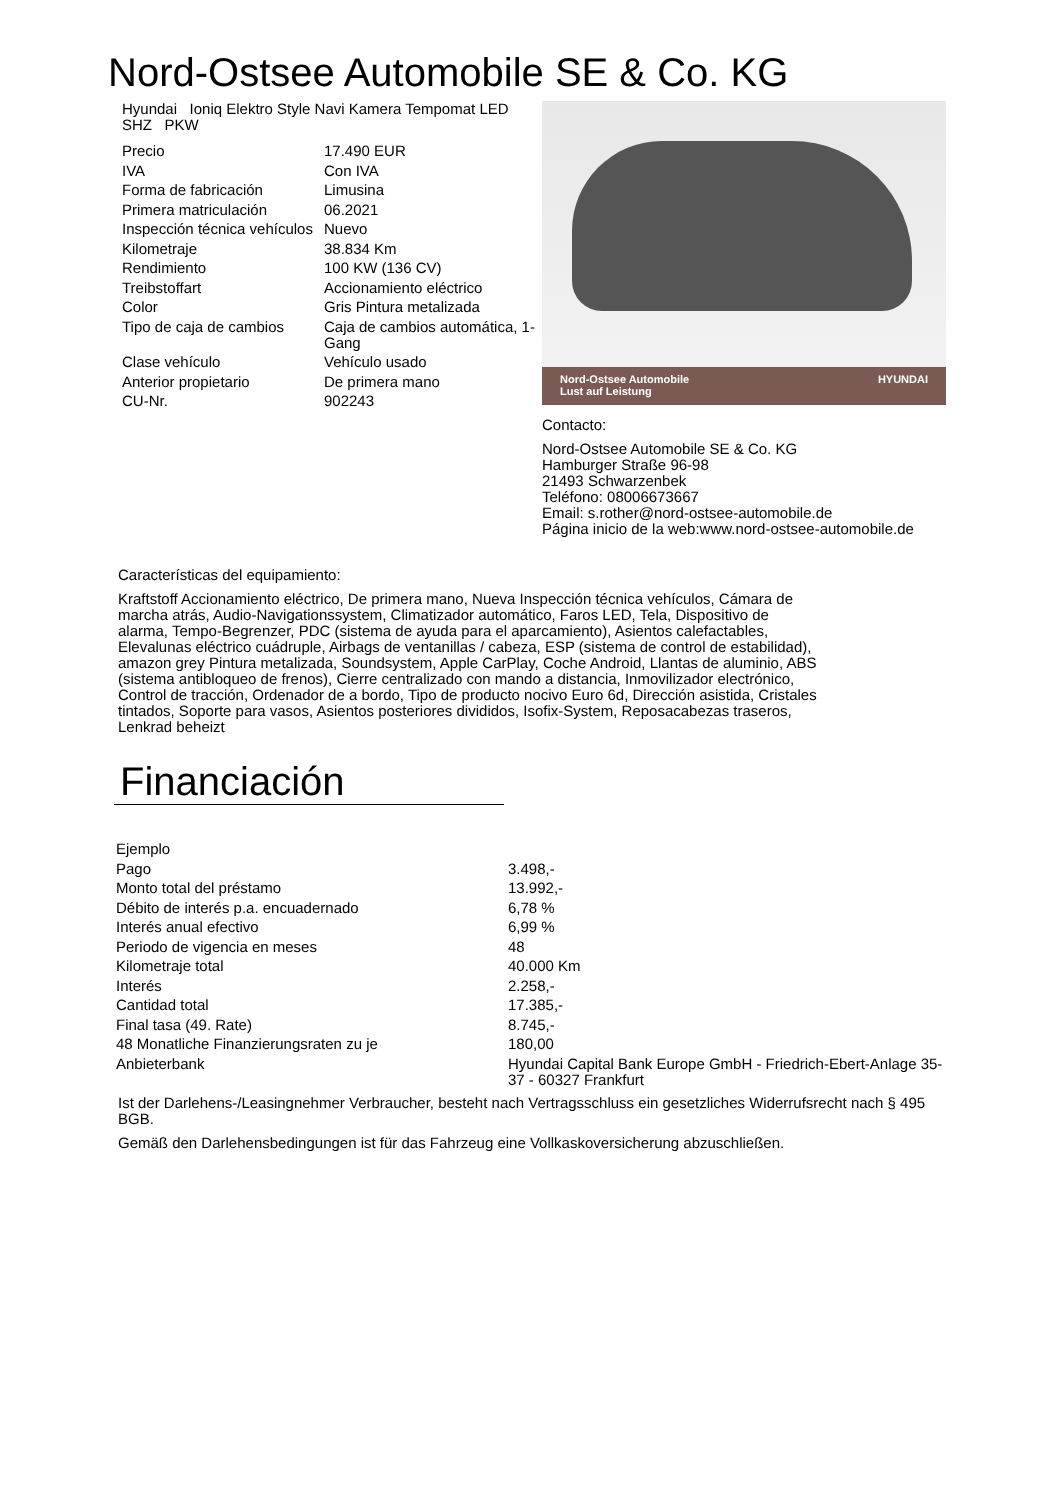Nord-Ostsee Automobile SE & Co. KG
Hyundai Ioniq Elektro Style Navi Kamera Tempomat LED SHZ PKW
| Precio | 17.490 EUR |
| IVA | Con IVA |
| Forma de fabricación | Limusina |
| Primera matriculación | 06.2021 |
| Inspección técnica vehículos | Nuevo |
| Kilometraje | 38.834 Km |
| Rendimiento | 100 KW (136 CV) |
| Treibstoffart | Accionamiento eléctrico |
| Color | Gris Pintura metalizada |
| Tipo de caja de cambios | Caja de cambios automática, 1-Gang |
| Clase vehículo | Vehículo usado |
| Anterior propietario | De primera mano |
| CU-Nr. | 902243 |
Nord-Ostsee Automobile
Lust auf Leistung HYUNDAI
Contacto:
Nord-Ostsee Automobile SE & Co. KG
Hamburger Straße 96-98
21493 Schwarzenbek
Teléfono: 08006673667
Email: s.rother@nord-ostsee-automobile.de
Página inicio de la web:www.nord-ostsee-automobile.de
Características del equipamiento:
Kraftstoff Accionamiento eléctrico, De primera mano, Nueva Inspección técnica vehículos, Cámara de marcha atrás, Audio-Navigationssystem, Climatizador automático, Faros LED, Tela, Dispositivo de alarma, Tempo-Begrenzer, PDC (sistema de ayuda para el aparcamiento), Asientos calefactables, Elevalunas eléctrico cuádruple, Airbags de ventanillas / cabeza, ESP (sistema de control de estabilidad), amazon grey Pintura metalizada, Soundsystem, Apple CarPlay, Coche Android, Llantas de aluminio, ABS (sistema antibloqueo de frenos), Cierre centralizado con mando a distancia, Inmovilizador electrónico, Control de tracción, Ordenador de a bordo, Tipo de producto nocivo Euro 6d, Dirección asistida, Cristales tintados, Soporte para vasos, Asientos posteriores divididos, Isofix-System, Reposacabezas traseros, Lenkrad beheizt
Financiación
| Ejemplo | |
| Pago | 3.498,- |
| Monto total del préstamo | 13.992,- |
| Débito de interés p.a. encuadernado | 6,78 % |
| Interés anual efectivo | 6,99 % |
| Periodo de vigencia en meses | 48 |
| Kilometraje total | 40.000 Km |
| Interés | 2.258,- |
| Cantidad total | 17.385,- |
| Final tasa (49. Rate) | 8.745,- |
| 48 Monatliche Finanzierungsraten zu je | 180,00 |
| Anbieterbank | Hyundai Capital Bank Europe GmbH - Friedrich-Ebert-Anlage 35-37 - 60327 Frankfurt |
Ist der Darlehens-/Leasingnehmer Verbraucher, besteht nach Vertragsschluss ein gesetzliches Widerrufsrecht nach § 495 BGB.
Gemäß den Darlehensbedingungen ist für das Fahrzeug eine Vollkaskoversicherung abzuschließen.